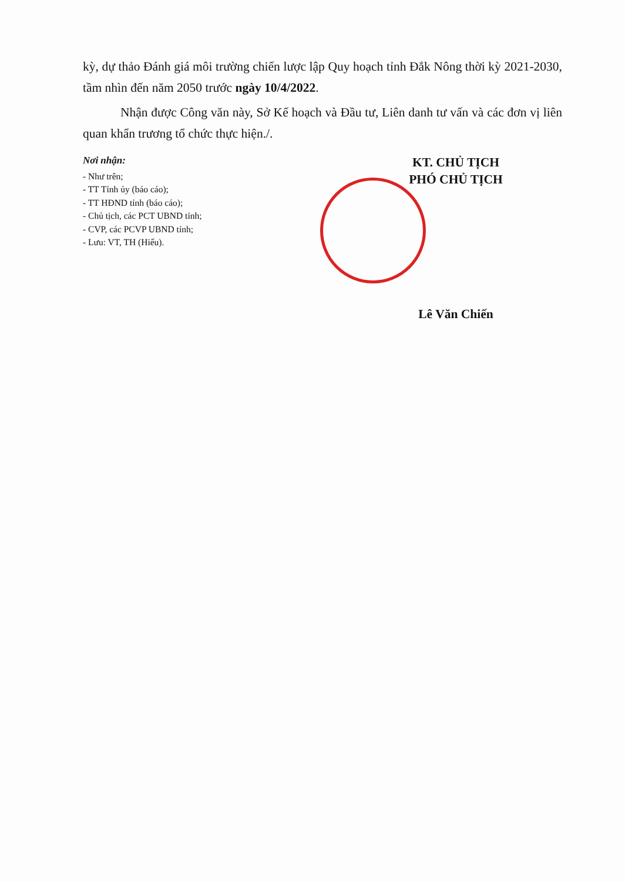kỳ, dự thảo Đánh giá môi trường chiến lược lập Quy hoạch tỉnh Đắk Nông thời kỳ 2021-2030, tầm nhìn đến năm 2050 trước ngày 10/4/2022.
Nhận được Công văn này, Sở Kế hoạch và Đầu tư, Liên danh tư vấn và các đơn vị liên quan khẩn trương tổ chức thực hiện./.
Nơi nhận:
- Như trên;
- TT Tỉnh ủy (báo cáo);
- TT HĐND tỉnh (báo cáo);
- Chủ tịch, các PCT UBND tỉnh;
- CVP, các PCVP UBND tỉnh;
- Lưu: VT, TH (Hiếu).
KT. CHỦ TỊCH
PHÓ CHỦ TỊCH
Lê Văn Chiến